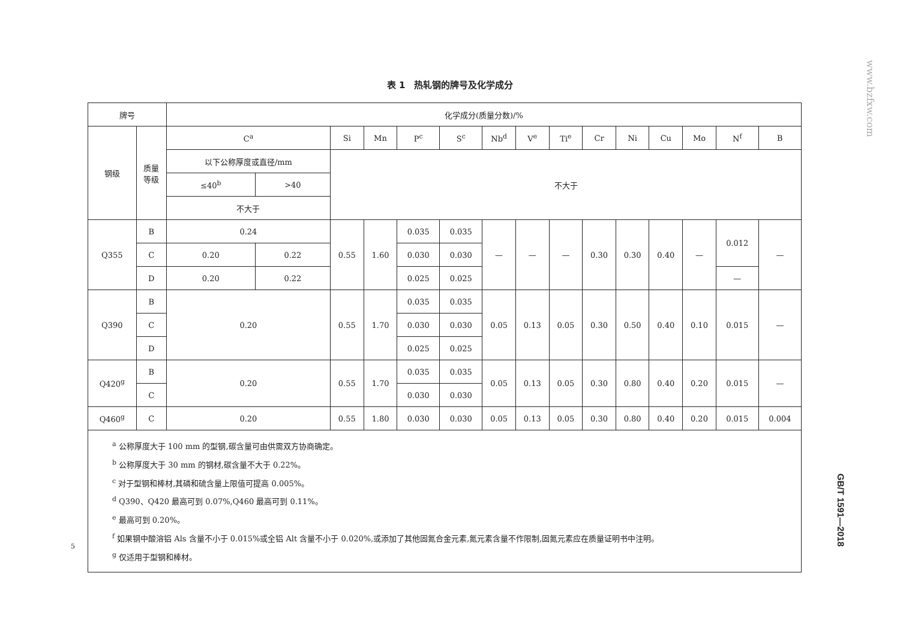www.bzfxw.com
表 1　热轧钢的牌号及化学成分
| 牌号 | | 化学成分(质量分数)/% | | | | | | | | | | | | | | |
| --- | --- | --- | --- | --- | --- | --- | --- | --- | --- | --- | --- | --- | --- | --- | --- | --- |
| 钢级 | 质量 等级 | C<sup>a</sup> | | Si | Mn | P<sup>c</sup> | S<sup>c</sup> | Nb<sup>d</sup> | V<sup>e</sup> | Ti<sup>e</sup> | Cr | Ni | Cu | Mo | N<sup>f</sup> | B |
| | | 以下公称厚度或直径/mm | | 不大于 | | | | | | | | | | | | |
| | | ≤40<sup>b</sup> | >40 | | | | | | | | | | | | | |
| | | 不大于 | | | | | | | | | | | | | | |
| Q355 | B | 0.24 | | 0.55 | 1.60 | 0.035 | 0.035 | — | — | — | 0.30 | 0.30 | 0.40 | — | 0.012 | — |
| | C | 0.20 | 0.22 | | | 0.030 | 0.030 | | | | | | | | | |
| | D | 0.20 | 0.22 | | | 0.025 | 0.025 | | | | | | | | — | |
| Q390 | B | 0.20 | | 0.55 | 1.70 | 0.035 | 0.035 | 0.05 | 0.13 | 0.05 | 0.30 | 0.50 | 0.40 | 0.10 | 0.015 | — |
| | C | | | | | 0.030 | 0.030 | | | | | | | | | |
| | D | | | | | 0.025 | 0.025 | | | | | | | | | |
| Q420<sup>g</sup> | B | 0.20 | | 0.55 | 1.70 | 0.035 | 0.035 | 0.05 | 0.13 | 0.05 | 0.30 | 0.80 | 0.40 | 0.20 | 0.015 | — |
| | C | | | | | 0.030 | 0.030 | | | | | | | | | |
| Q460<sup>g</sup> | C | 0.20 | | 0.55 | 1.80 | 0.030 | 0.030 | 0.05 | 0.13 | 0.05 | 0.30 | 0.80 | 0.40 | 0.20 | 0.015 | 0.004 |
| <sup>a</sup> 公称厚度大于 100 mm 的型钢,碳含量可由供需双方协商确定。 <sup>b</sup> 公称厚度大于 30 mm 的钢材,碳含量不大于 0.22%。 <sup>c</sup> 对于型钢和棒材,其磷和硫含量上限值可提高 0.005%。 <sup>d</sup> Q390、Q420 最高可到 0.07%,Q460 最高可到 0.11%。 <sup>e</sup> 最高可到 0.20%。 <sup>f</sup> 如果钢中酸溶铝 Als 含量不小于 0.015%或全铝 Alt 含量不小于 0.020%,或添加了其他固氮合金元素,氮元素含量不作限制,固氮元素应在质量证明书中注明。 <sup>g</sup> 仅适用于型钢和棒材。 | | | | | | | | | | | | | | | | |
5
GB/T 1591—2018